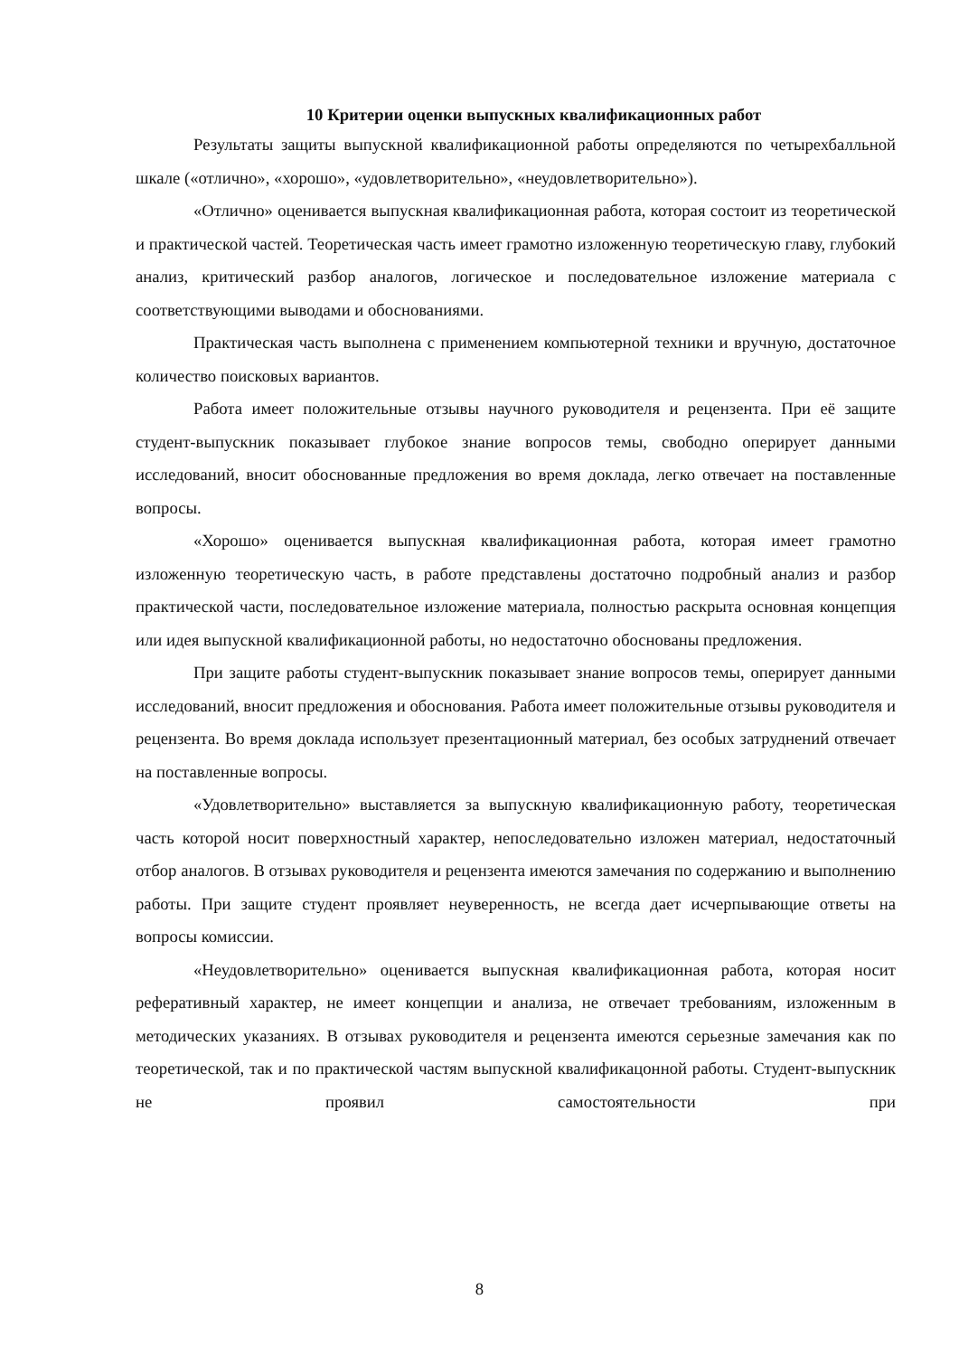10 Критерии оценки выпускных квалификационных работ
Результаты защиты выпускной квалификационной работы определяются по четырехбалльной шкале («отлично», «хорошо», «удовлетворительно», «неудовлетворительно»).
«Отлично» оценивается выпускная квалификационная работа, которая состоит из теоретической и практической частей. Теоретическая часть имеет грамотно изложенную теоретическую главу, глубокий анализ, критический разбор аналогов, логическое и последовательное изложение материала с соответствующими выводами и обоснованиями.
Практическая часть выполнена с применением компьютерной техники и вручную, достаточное количество поисковых вариантов.
Работа имеет положительные отзывы научного руководителя и рецензента. При её защите студент-выпускник показывает глубокое знание вопросов темы, свободно оперирует данными исследований, вносит обоснованные предложения во время доклада, легко отвечает на поставленные вопросы.
«Хорошо» оценивается выпускная квалификационная работа, которая имеет грамотно изложенную теоретическую часть, в работе представлены достаточно подробный анализ и разбор практической части, последовательное изложение материала, полностью раскрыта основная концепция или идея выпускной квалификационной работы, но недостаточно обоснованы предложения.
При защите работы студент-выпускник показывает знание вопросов темы, оперирует данными исследований, вносит предложения и обоснования. Работа имеет положительные отзывы руководителя и рецензента. Во время доклада использует презентационный материал, без особых затруднений отвечает на поставленные вопросы.
«Удовлетворительно» выставляется за выпускную квалификационную работу, теоретическая часть которой носит поверхностный характер, непоследовательно изложен материал, недостаточный отбор аналогов. В отзывах руководителя и рецензента имеются замечания по содержанию и выполнению работы. При защите студент проявляет неуверенность, не всегда дает исчерпывающие ответы на вопросы комиссии.
«Неудовлетворительно» оценивается выпускная квалификационная работа, которая носит реферативный характер, не имеет концепции и анализа, не отвечает требованиям, изложенным в методических указаниях. В отзывах руководителя и рецензента имеются серьезные замечания как по теоретической, так и по практической частям выпускной квалификацонной работы. Студент-выпускник не проявил самостоятельности при
8